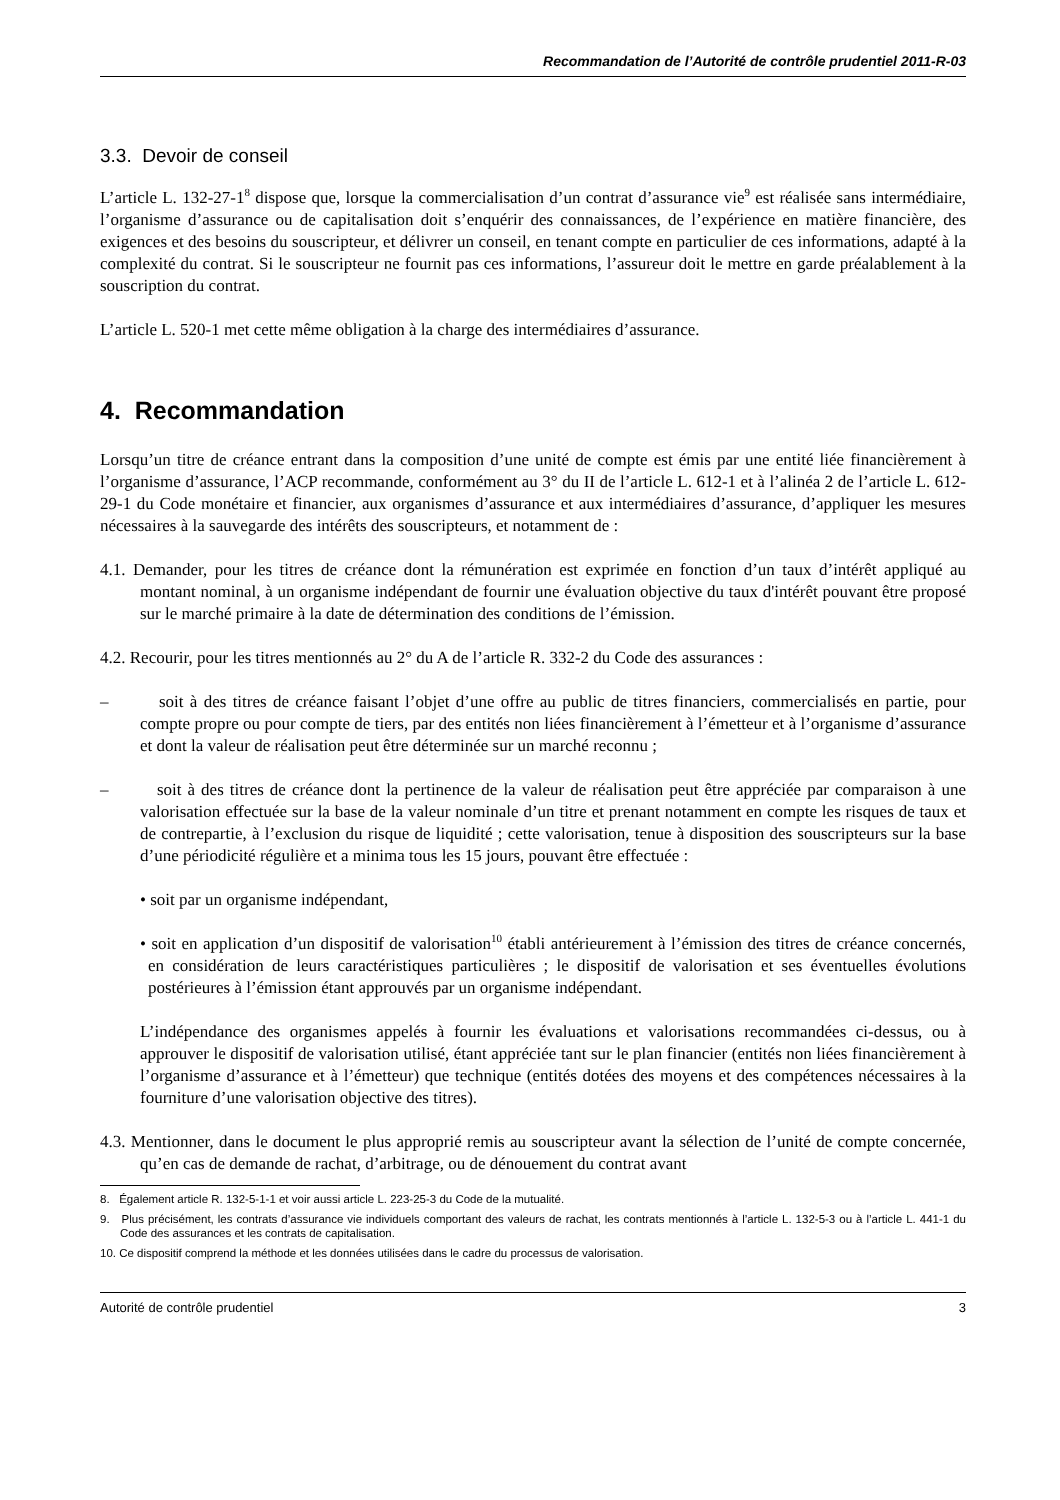Recommandation de l’Autorité de contrôle prudentiel 2011-R-03
3.3. Devoir de conseil
L’article L. 132-27-1<sup>8</sup> dispose que, lorsque la commercialisation d’un contrat d’assurance vie<sup>9</sup> est réalisée sans intermédiaire, l’organisme d’assurance ou de capitalisation doit s’enquérir des connaissances, de l’expérience en matière financière, des exigences et des besoins du souscripteur, et délivrer un conseil, en tenant compte en particulier de ces informations, adapté à la complexité du contrat. Si le souscripteur ne fournit pas ces informations, l’assureur doit le mettre en garde préalablement à la souscription du contrat.
L’article L. 520-1 met cette même obligation à la charge des intermédiaires d’assurance.
4. Recommandation
Lorsqu’un titre de créance entrant dans la composition d’une unité de compte est émis par une entité liée financièrement à l’organisme d’assurance, l’ACP recommande, conformément au 3° du II de l’article L. 612-1 et à l’alinéa 2 de l’article L. 612-29-1 du Code monétaire et financier, aux organismes d’assurance et aux intermédiaires d’assurance, d’appliquer les mesures nécessaires à la sauvegarde des intérêts des souscripteurs, et notamment de :
4.1. Demander, pour les titres de créance dont la rémunération est exprimée en fonction d’un taux d’intérêt appliqué au montant nominal, à un organisme indépendant de fournir une évaluation objective du taux d'intérêt pouvant être proposé sur le marché primaire à la date de détermination des conditions de l’émission.
4.2. Recourir, pour les titres mentionnés au 2° du A de l’article R. 332-2 du Code des assurances :
– soit à des titres de créance faisant l’objet d’une offre au public de titres financiers, commercialisés en partie, pour compte propre ou pour compte de tiers, par des entités non liées financièrement à l’émetteur et à l’organisme d’assurance et dont la valeur de réalisation peut être déterminée sur un marché reconnu ;
– soit à des titres de créance dont la pertinence de la valeur de réalisation peut être appréciée par comparaison à une valorisation effectuée sur la base de la valeur nominale d’un titre et prenant notamment en compte les risques de taux et de contrepartie, à l’exclusion du risque de liquidité ; cette valorisation, tenue à disposition des souscripteurs sur la base d’une périodicité régulière et a minima tous les 15 jours, pouvant être effectuée :
• soit par un organisme indépendant,
• soit en application d’un dispositif de valorisation<sup>10</sup> établi antérieurement à l’émission des titres de créance concernés, en considération de leurs caractéristiques particulières ; le dispositif de valorisation et ses éventuelles évolutions postérieures à l’émission étant approuvés par un organisme indépendant.
L’indépendance des organismes appelés à fournir les évaluations et valorisations recommandées ci-dessus, ou à approuver le dispositif de valorisation utilisé, étant appréciée tant sur le plan financier (entités non liées financièrement à l’organisme d’assurance et à l’émetteur) que technique (entités dotées des moyens et des compétences nécessaires à la fourniture d’une valorisation objective des titres).
4.3. Mentionner, dans le document le plus approprié remis au souscripteur avant la sélection de l’unité de compte concernée, qu’en cas de demande de rachat, d’arbitrage, ou de dénouement du contrat avant
8. Également article R. 132-5-1-1 et voir aussi article L. 223-25-3 du Code de la mutualité.
9. Plus précisément, les contrats d’assurance vie individuels comportant des valeurs de rachat, les contrats mentionnés à l’article L. 132-5-3 ou à l’article L. 441-1 du Code des assurances et les contrats de capitalisation.
10. Ce dispositif comprend la méthode et les données utilisées dans le cadre du processus de valorisation.
Autorité de contrôle prudentiel 3